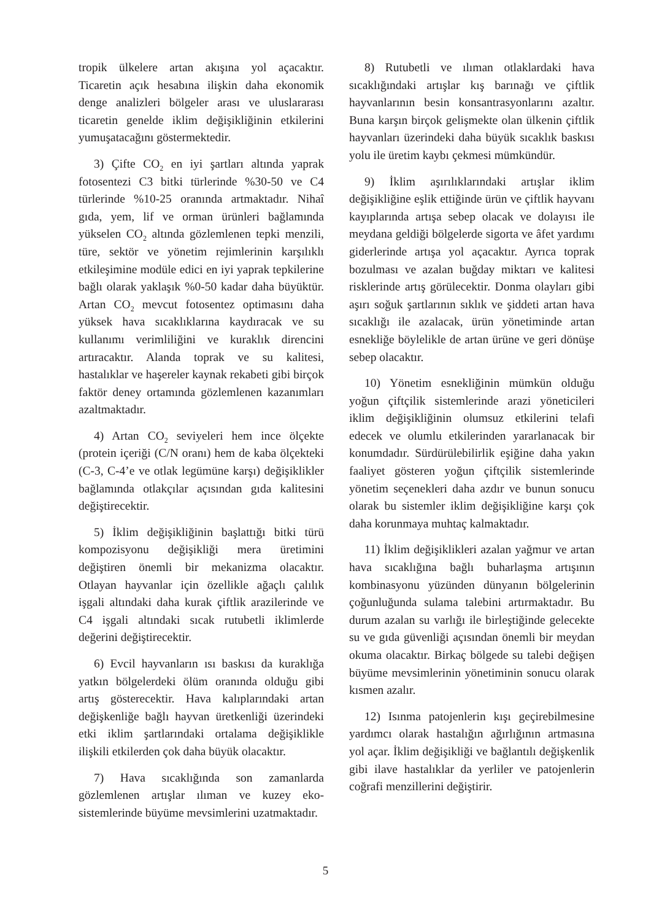tropik ülkelere artan akışına yol açacaktır. Ticaretin açık hesabına ilişkin daha ekonomik denge analizleri bölgeler arası ve uluslararası ticaretin genelde iklim değişikliğinin etkilerini yumuşatacağını göstermektedir.
3) Çifte CO<sub>2</sub> en iyi şartları altında yaprak fotosentezi C3 bitki türlerinde %30-50 ve C4 türlerinde %10-25 oranında artmaktadır. Nihaî gıda, yem, lif ve orman ürünleri bağlamında yükselen CO<sub>2</sub> altında gözlemlenen tepki menzili, türe, sektör ve yönetim rejimlerinin karşılıklı etkileşimine modüle edici en iyi yaprak tepkilerine bağlı olarak yaklaşık %0-50 kadar daha büyüktür. Artan CO<sub>2</sub> mevcut fotosentez optimasını daha yüksek hava sıcaklıklarına kaydıracak ve su kullanımı verimliliğini ve kuraklık direncini artıracaktır. Alanda toprak ve su kalitesi, hastalıklar ve haşereler kaynak rekabeti gibi birçok faktör deney ortamında gözlemlenen kazanımları azaltmaktadır.
4) Artan CO<sub>2</sub> seviyeleri hem ince ölçekte (protein içeriği (C/N oranı) hem de kaba ölçekteki (C-3, C-4’e ve otlak legümüne karşı) değişiklikler bağlamında otlakçılar açısından gıda kalitesini değiştirecektir.
5) İklim değişikliğinin başlattığı bitki türü kompozisyonu değişikliği mera üretimini değiştiren önemli bir mekanizma olacaktır. Otlayan hayvanlar için özellikle ağaçlı çalılık işgali altındaki daha kurak çiftlik arazilerinde ve C4 işgali altındaki sıcak rutubetli iklimlerde değerini değiştirecektir.
6) Evcil hayvanların ısı baskısı da kuraklığa yatkın bölgelerdeki ölüm oranında olduğu gibi artış gösterecektir. Hava kalıplarındaki artan değişkenliğe bağlı hayvan üretkenliği üzerindeki etki iklim şartlarındaki ortalama değişiklikle ilişkili etkilerden çok daha büyük olacaktır.
7) Hava sıcaklığında son zamanlarda gözlemlenen artışlar ılıman ve kuzey eko-sistemlerinde büyüme mevsimlerini uzatmaktadır.
8) Rutubetli ve ılıman otlaklardaki hava sıcaklığındaki artışlar kış barınağı ve çiftlik hayvanlarının besin konsantrasyonlarını azaltır. Buna karşın birçok gelişmekte olan ülkenin çiftlik hayvanları üzerindeki daha büyük sıcaklık baskısı yolu ile üretim kaybı çekmesi mümkündür.
9) İklim aşırılıklarındaki artışlar iklim değişikliğine eşlik ettiğinde ürün ve çiftlik hayvanı kayıplarında artışa sebep olacak ve dolayısı ile meydana geldiği bölgelerde sigorta ve âfet yardımı giderlerinde artışa yol açacaktır. Ayrıca toprak bozulması ve azalan buğday miktarı ve kalitesi risklerinde artış görülecektir. Donma olayları gibi aşırı soğuk şartlarının sıklık ve şiddeti artan hava sıcaklığı ile azalacak, ürün yönetiminde artan esnekliğe böylelikle de artan ürüne ve geri dönüşe sebep olacaktır.
10) Yönetim esnekliğinin mümkün olduğu yoğun çiftçilik sistemlerinde arazi yöneticileri iklim değişikliğinin olumsuz etkilerini telafi edecek ve olumlu etkilerinden yararlanacak bir konumdadır. Sürdürülebilirlik eşiğine daha yakın faaliyet gösteren yoğun çiftçilik sistemlerinde yönetim seçenekleri daha azdır ve bunun sonucu olarak bu sistemler iklim değişikliğine karşı çok daha korunmaya muhtaç kalmaktadır.
11) İklim değişiklikleri azalan yağmur ve artan hava sıcaklığına bağlı buharlaşma artışının kombinasyonu yüzünden dünyanın bölgelerinin çoğunluğunda sulama talebini artırmaktadır. Bu durum azalan su varlığı ile birleştiğinde gelecekte su ve gıda güvenliği açısından önemli bir meydan okuma olacaktır. Birkaç bölgede su talebi değişen büyüme mevsimlerinin yönetiminin sonucu olarak kısmen azalır.
12) Isınma patojenlerin kışı geçirebilmesine yardımcı olarak hastalığın ağırlığının artmasına yol açar. İklim değişikliği ve bağlantılı değişkenlik gibi ilave hastalıklar da yerliler ve patojenlerin coğrafi menzillerini değiştirir.
5